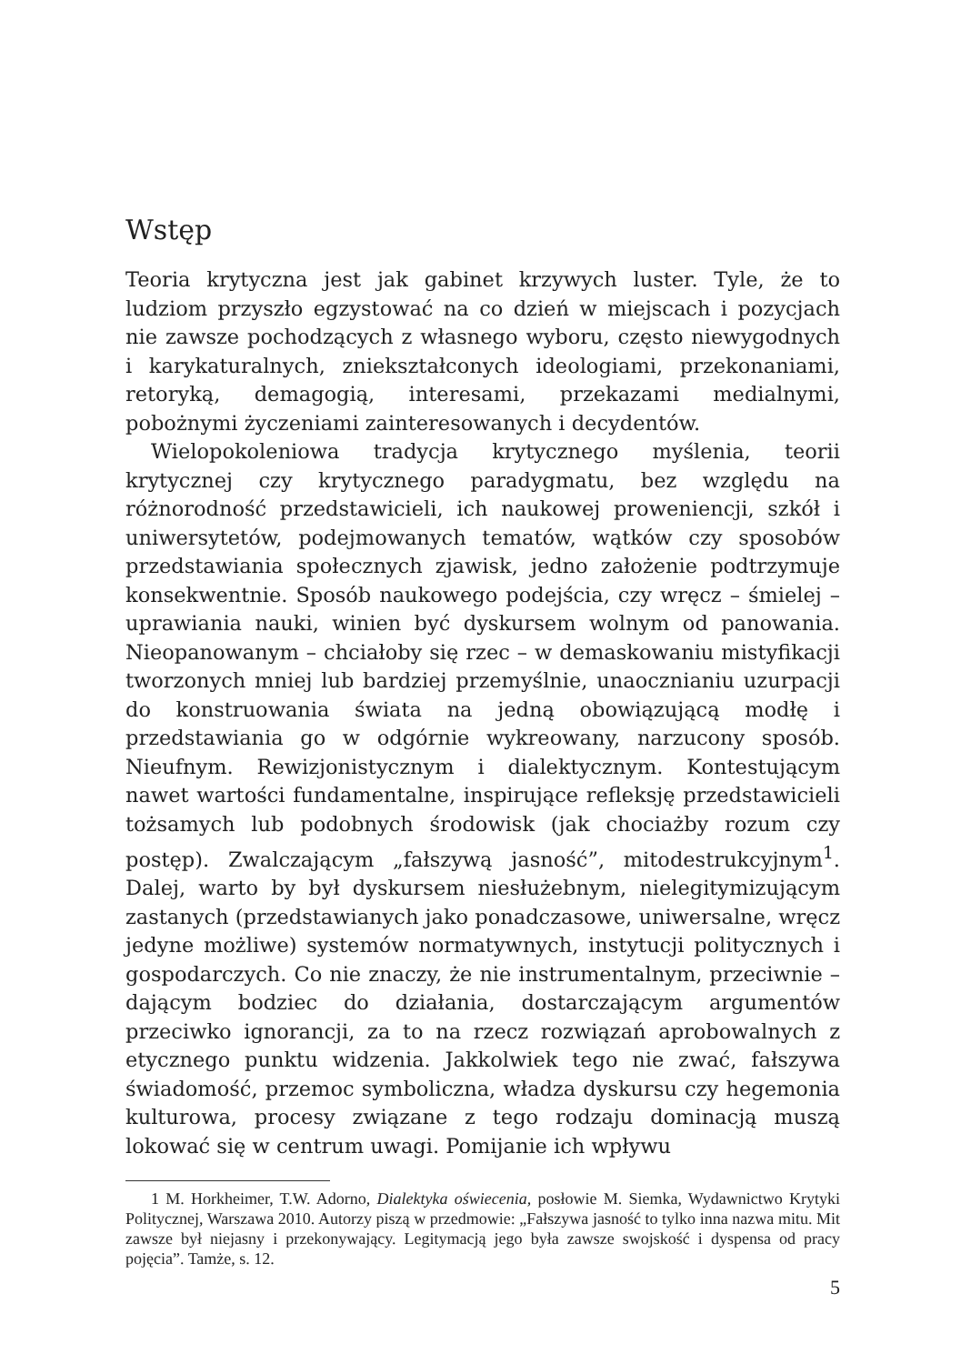Wstęp
Teoria krytyczna jest jak gabinet krzywych luster. Tyle, że to ludziom przyszło egzystować na co dzień w miejscach i pozycjach nie zawsze pochodzących z własnego wyboru, często niewygodnych i karykaturalnych, zniekształconych ideologiami, przekonaniami, retoryką, demagogią, interesami, przekazami medialnymi, pobożnymi życzeniami zainteresowanych i decydentów.
Wielopokoleniowa tradycja krytycznego myślenia, teorii krytycznej czy krytycznego paradygmatu, bez względu na różnorodność przedstawicieli, ich naukowej proweniencji, szkół i uniwersytetów, podejmowanych tematów, wątków czy sposobów przedstawiania społecznych zjawisk, jedno założenie podtrzymuje konsekwentnie. Sposób naukowego podejścia, czy wręcz – śmielej – uprawiania nauki, winien być dyskursem wolnym od panowania. Nieopanowanym – chciałoby się rzec – w demaskowaniu mistyfikacji tworzonych mniej lub bardziej przemyślnie, unaocznianiu uzurpacji do konstruowania świata na jedną obowiązującą modłę i przedstawiania go w odgórnie wykreowany, narzucony sposób. Nieufnym. Rewizjonistycznym i dialektycznym. Kontestującym nawet wartości fundamentalne, inspirujące refleksję przedstawicieli tożsamych lub podobnych środowisk (jak chociażby rozum czy postęp). Zwalczającym „fałszywą jasność”, mitodestrukcyjnym<sup>1</sup>. Dalej, warto by był dyskursem niesłużebnym, nielegitymizującym zastanych (przedstawianych jako ponadczasowe, uniwersalne, wręcz jedyne możliwe) systemów normatywnych, instytucji politycznych i gospodarczych. Co nie znaczy, że nie instrumentalnym, przeciwnie – dającym bodziec do działania, dostarczającym argumentów przeciwko ignorancji, za to na rzecz rozwiązań aprobowalnych z etycznego punktu widzenia. Jakkolwiek tego nie zwać, fałszywa świadomość, przemoc symboliczna, władza dyskursu czy hegemonia kulturowa, procesy związane z tego rodzaju dominacją muszą lokować się w centrum uwagi. Pomijanie ich wpływu
1 M. Horkheimer, T.W. Adorno, Dialektyka oświecenia, posłowie M. Siemka, Wydawnictwo Krytyki Politycznej, Warszawa 2010. Autorzy piszą w przedmowie: „Fałszywa jasność to tylko inna nazwa mitu. Mit zawsze był niejasny i przekonywający. Legitymacją jego była zawsze swojskość i dyspensa od pracy pojęcia”. Tamże, s. 12.
5